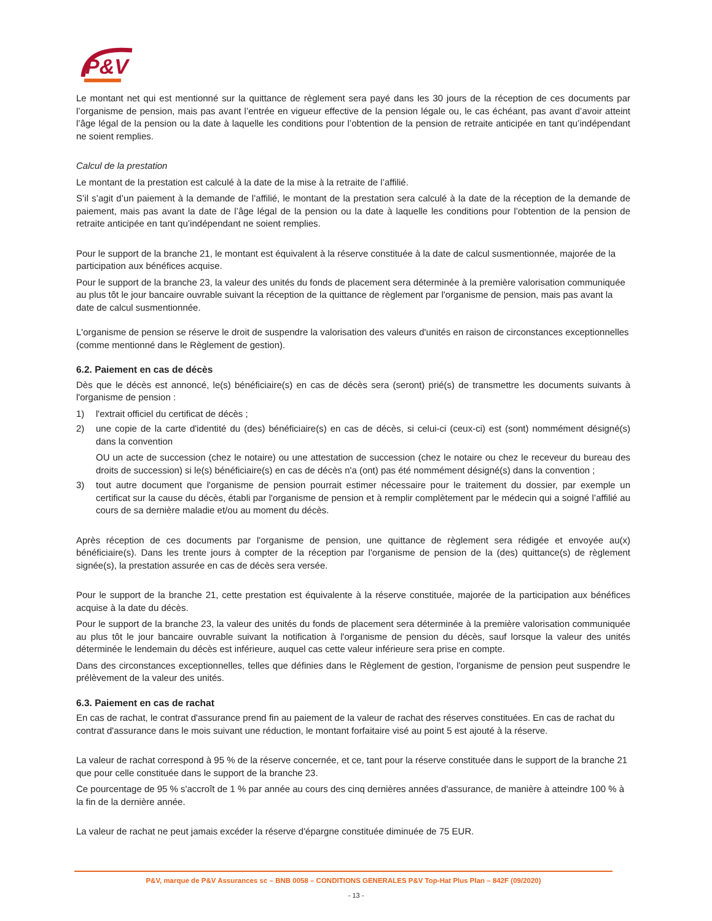P&V
Le montant net qui est mentionné sur la quittance de règlement sera payé dans les 30 jours de la réception de ces documents par l’organisme de pension, mais pas avant l’entrée en vigueur effective de la pension légale ou, le cas échéant, pas avant d’avoir atteint l’âge légal de la pension ou la date à laquelle les conditions pour l’obtention de la pension de retraite anticipée en tant qu’indépendant ne soient remplies.
Calcul de la prestation
Le montant de la prestation est calculé à la date de la mise à la retraite de l’affilié.
S’il s’agit d’un paiement à la demande de l’affilié, le montant de la prestation sera calculé à la date de la réception de la demande de paiement, mais pas avant la date de l’âge légal de la pension ou la date à laquelle les conditions pour l’obtention de la pension de retraite anticipée en tant qu’indépendant ne soient remplies.
Pour le support de la branche 21, le montant est équivalent à la réserve constituée à la date de calcul susmentionnée, majorée de la participation aux bénéfices acquise.
Pour le support de la branche 23, la valeur des unités du fonds de placement sera déterminée à la première valorisation communiquée au plus tôt le jour bancaire ouvrable suivant la réception de la quittance de règlement par l'organisme de pension, mais pas avant la date de calcul susmentionnée.
L'organisme de pension se réserve le droit de suspendre la valorisation des valeurs d'unités en raison de circonstances exceptionnelles (comme mentionné dans le Règlement de gestion).
6.2. Paiement en cas de décès
Dès que le décès est annoncé, le(s) bénéficiaire(s) en cas de décès sera (seront) prié(s) de transmettre les documents suivants à l'organisme de pension :
1) l'extrait officiel du certificat de décès ;
2) une copie de la carte d'identité du (des) bénéficiaire(s) en cas de décès, si celui-ci (ceux-ci) est (sont) nommément désigné(s) dans la convention
OU un acte de succession (chez le notaire) ou une attestation de succession (chez le notaire ou chez le receveur du bureau des droits de succession) si le(s) bénéficiaire(s) en cas de décès n'a (ont) pas été nommément désigné(s) dans la convention ;
3) tout autre document que l'organisme de pension pourrait estimer nécessaire pour le traitement du dossier, par exemple un certificat sur la cause du décès, établi par l'organisme de pension et à remplir complètement par le médecin qui a soigné l’affilié au cours de sa dernière maladie et/ou au moment du décès.
Après réception de ces documents par l'organisme de pension, une quittance de règlement sera rédigée et envoyée au(x) bénéficiaire(s). Dans les trente jours à compter de la réception par l'organisme de pension de la (des) quittance(s) de règlement signée(s), la prestation assurée en cas de décès sera versée.
Pour le support de la branche 21, cette prestation est équivalente à la réserve constituée, majorée de la participation aux bénéfices acquise à la date du décès.
Pour le support de la branche 23, la valeur des unités du fonds de placement sera déterminée à la première valorisation communiquée au plus tôt le jour bancaire ouvrable suivant la notification à l'organisme de pension du décès, sauf lorsque la valeur des unités déterminée le lendemain du décès est inférieure, auquel cas cette valeur inférieure sera prise en compte.
Dans des circonstances exceptionnelles, telles que définies dans le Règlement de gestion, l'organisme de pension peut suspendre le prélèvement de la valeur des unités.
6.3. Paiement en cas de rachat
En cas de rachat, le contrat d'assurance prend fin au paiement de la valeur de rachat des réserves constituées. En cas de rachat du contrat d'assurance dans le mois suivant une réduction, le montant forfaitaire visé au point 5 est ajouté à la réserve.
La valeur de rachat correspond à 95 % de la réserve concernée, et ce, tant pour la réserve constituée dans le support de la branche 21 que pour celle constituée dans le support de la branche 23.
Ce pourcentage de 95 % s'accroît de 1 % par année au cours des cinq dernières années d'assurance, de manière à atteindre 100 % à la fin de la dernière année.
La valeur de rachat ne peut jamais excéder la réserve d'épargne constituée diminuée de 75 EUR.
P&V, marque de P&V Assurances sc – BNB 0058 – CONDITIONS GENERALES P&V Top-Hat Plus Plan – 842F (09/2020)
- 13 -